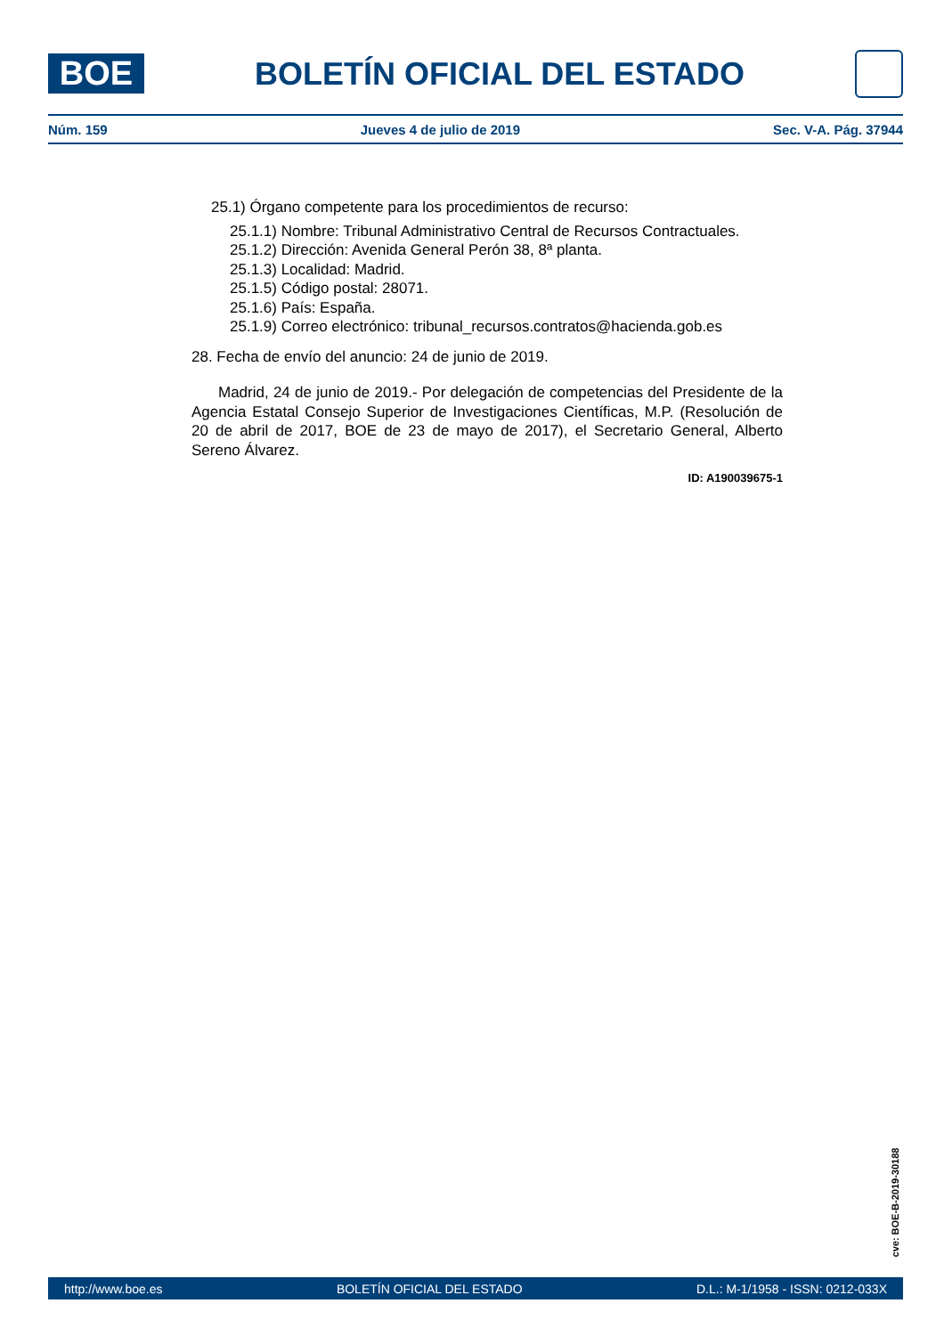BOE
BOLETÍN OFICIAL DEL ESTADO
Núm. 159 Jueves 4 de julio de 2019 Sec. V-A. Pág. 37944
25.1) Órgano competente para los procedimientos de recurso:
25.1.1) Nombre: Tribunal Administrativo Central de Recursos Contractuales.
25.1.2) Dirección: Avenida General Perón 38, 8ª planta.
25.1.3) Localidad: Madrid.
25.1.5) Código postal: 28071.
25.1.6) País: España.
25.1.9) Correo electrónico: tribunal_recursos.contratos@hacienda.gob.es
28. Fecha de envío del anuncio: 24 de junio de 2019.
Madrid, 24 de junio de 2019.- Por delegación de competencias del Presidente de la Agencia Estatal Consejo Superior de Investigaciones Científicas, M.P. (Resolución de 20 de abril de 2017, BOE de 23 de mayo de 2017), el Secretario General, Alberto Sereno Álvarez.
ID: A190039675-1
cve: BOE-B-2019-30188
http://www.boe.es BOLETÍN OFICIAL DEL ESTADO D.L.: M-1/1958 - ISSN: 0212-033X